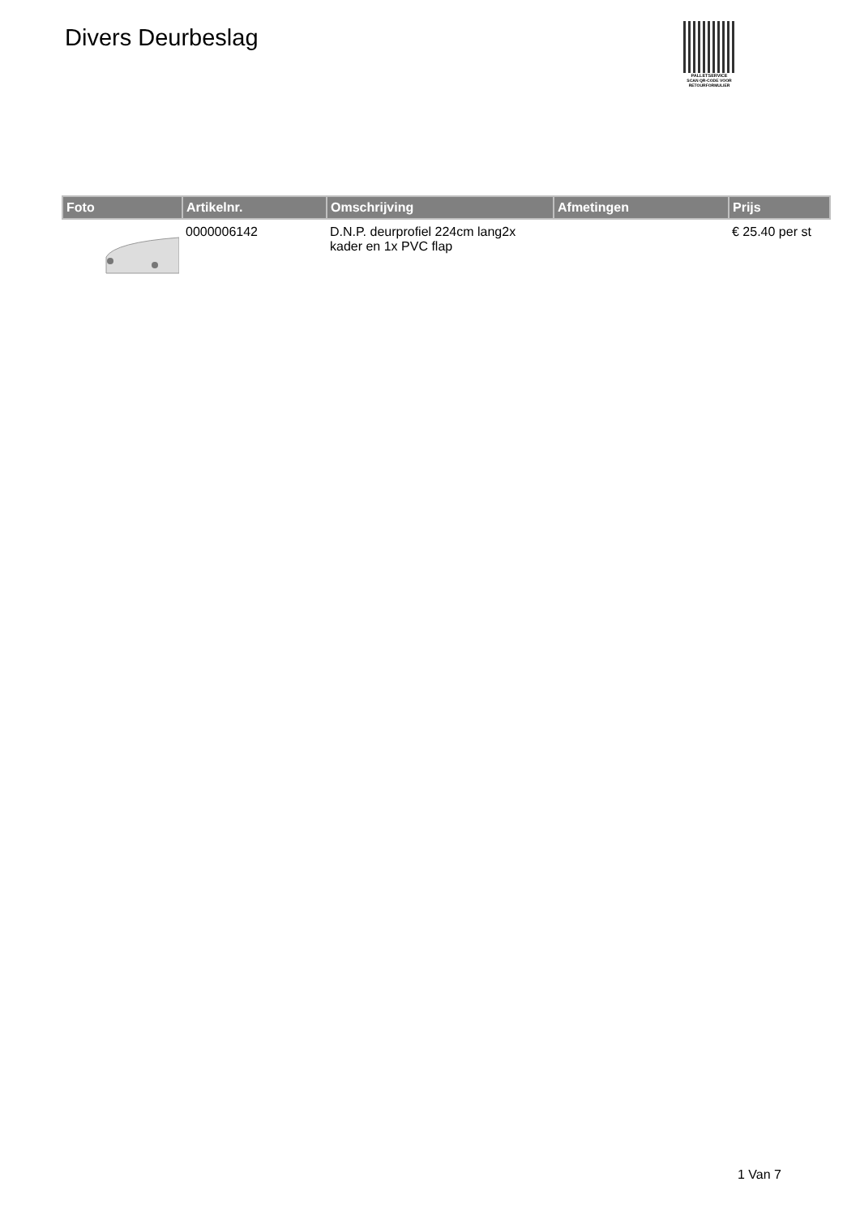Divers Deurbeslag
PALLETSERVICE
SCAN QR-CODE VOOR
RETOURFORMULIER
| Foto | Artikelnr. | Omschrijving | Afmetingen | Prijs |
| --- | --- | --- | --- | --- |
| | 0000006142 | D.N.P. deurprofiel 224cm lang2x kader en 1x PVC flap | | € 25.40 per st |
1 Van 7